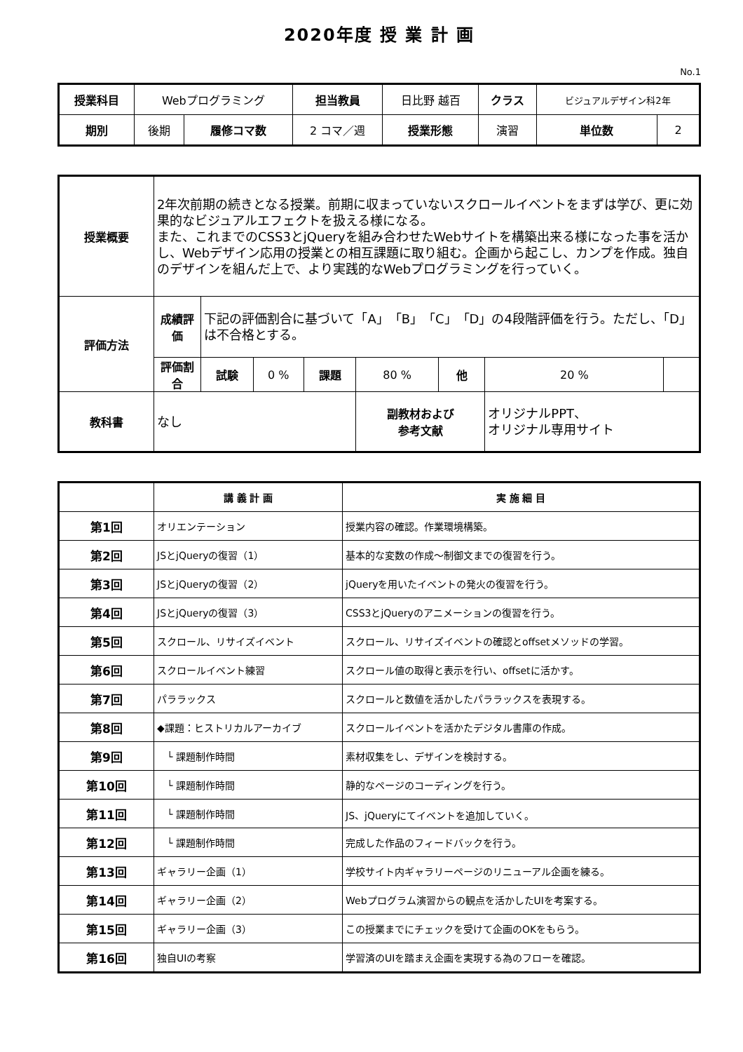2020年度 授 業 計 画
No.1
| 授業科目 | Webプログラミング | | 担当教員 | 日比野 越百 | クラス | ビジュアルデザイン科2年 | |
| 期別 | 後期 | 履修コマ数 | 2 コマ／週 | 授業形態 | 演習 | 単位数 | 2 |
| 授業概要 | 2年次前期の続きとなる授業。前期に収まっていないスクロールイベントをまずは学び、更に効果的なビジュアルエフェクトを扱える様になる。 また、これまでのCSS3とjQueryを組み合わせたWebサイトを構築出来る様になった事を活かし、Webデザイン応用の授業との相互課題に取り組む。企画から起こし、カンプを作成。独自のデザインを組んだ上で、より実践的なWebプログラミングを行っていく。 | | | | | | | |
| 評価方法 | 成績評価 | 下記の評価割合に基づいて「A」「B」「C」「D」の4段階評価を行う。ただし、「D」は不合格とする。 | | | | | | |
| | 評価割合 | 試験 | 0 % | 課題 | 80 % | 他 | 20 % | |
| 教科書 | なし | | | | 副教材および 参考文献 | | オリジナルPPT、 オリジナル専用サイト | |
| | 講 義 計 画 | 実 施 細 目 |
| --- | --- | --- |
| 第1回 | オリエンテーション | 授業内容の確認。作業環境構築。 |
| 第2回 | JSとjQueryの復習（1） | 基本的な変数の作成～制御文までの復習を行う。 |
| 第3回 | JSとjQueryの復習（2） | jQueryを用いたイベントの発火の復習を行う。 |
| 第4回 | JSとjQueryの復習（3） | CSS3とjQueryのアニメーションの復習を行う。 |
| 第5回 | スクロール、リサイズイベント | スクロール、リサイズイベントの確認とoffsetメソッドの学習。 |
| 第6回 | スクロールイベント練習 | スクロール値の取得と表示を行い、offsetに活かす。 |
| 第7回 | パララックス | スクロールと数値を活かしたパララックスを表現する。 |
| 第8回 | ◆課題：ヒストリカルアーカイブ | スクロールイベントを活かたデジタル書庫の作成。 |
| 第9回 | └ 課題制作時間 | 素材収集をし、デザインを検討する。 |
| 第10回 | └ 課題制作時間 | 静的なページのコーディングを行う。 |
| 第11回 | └ 課題制作時間 | JS、jQueryにてイベントを追加していく。 |
| 第12回 | └ 課題制作時間 | 完成した作品のフィードバックを行う。 |
| 第13回 | ギャラリー企画（1） | 学校サイト内ギャラリーページのリニューアル企画を練る。 |
| 第14回 | ギャラリー企画（2） | Webプログラム演習からの観点を活かしたUIを考案する。 |
| 第15回 | ギャラリー企画（3） | この授業までにチェックを受けて企画のOKをもらう。 |
| 第16回 | 独自UIの考察 | 学習済のUIを踏まえ企画を実現する為のフローを確認。 |